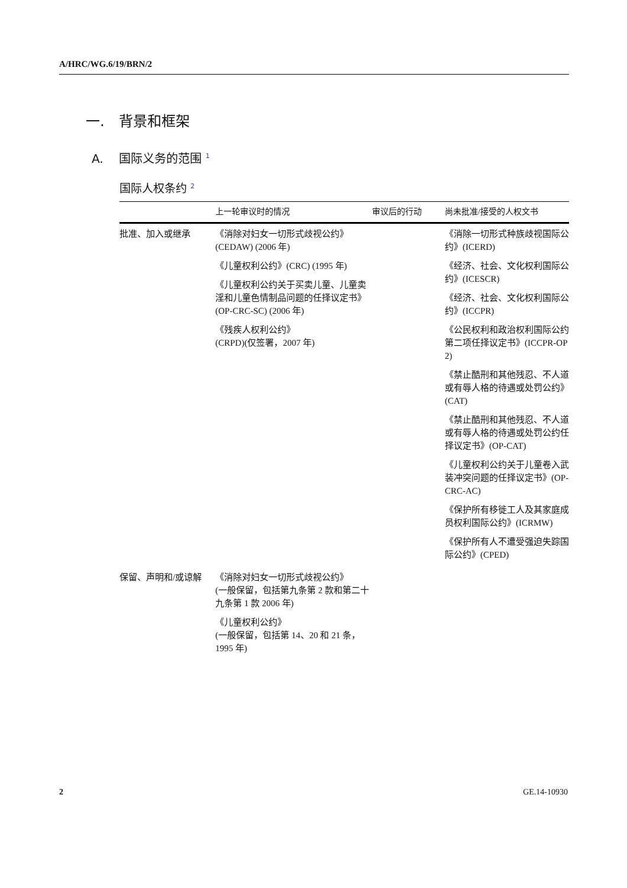A/HRC/WG.6/19/BRN/2
一.　背景和框架
A.　 国际义务的范围 <sup>1</sup>
国际人权条约 <sup>2</sup>
| | 上一轮审议时的情况 | 审议后的行动 | 尚未批准/接受的人权文书 |
| --- | --- | --- | --- |
| 批准、加入或继承 | 《消除对妇女一切形式歧视公约》 (CEDAW) (2006 年) 《儿童权利公约》(CRC) (1995 年) 《儿童权利公约关于买卖儿童、儿童卖淫和儿童色情制品问题的任择议定书》(OP-CRC-SC) (2006 年) 《残疾人权利公约》 (CRPD)(仅签署，2007 年) | | 《消除一切形式种族歧视国际公约》(ICERD) 《经济、社会、文化权利国际公约》(ICESCR) 《经济、社会、文化权利国际公约》(ICCPR) 《公民权利和政治权利国际公约第二项任择议定书》(ICCPR-OP 2) 《禁止酷刑和其他残忍、不人道或有辱人格的待遇或处罚公约》(CAT) 《禁止酷刑和其他残忍、不人道或有辱人格的待遇或处罚公约任择议定书》(OP-CAT) 《儿童权利公约关于儿童卷入武装冲突问题的任择议定书》(OP-CRC-AC) 《保护所有移徙工人及其家庭成员权利国际公约》(ICRMW) 《保护所有人不遭受强迫失踪国际公约》(CPED) |
| 保留、声明和/或谅解 | 《消除对妇女一切形式歧视公约》 (一般保留，包括第九条第 2 款和第二十九条第 1 款 2006 年) 《儿童权利公约》 (一般保留，包括第 14、20 和 21 条，1995 年) | | |
2 GE.14-10930